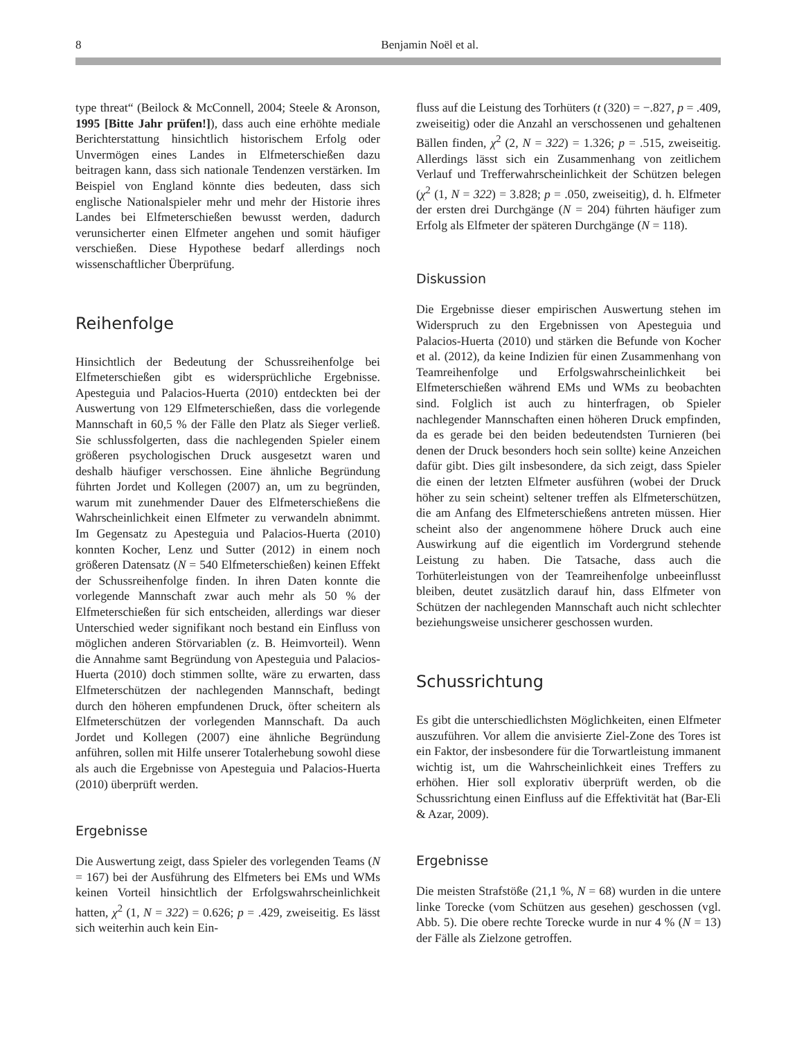8 Benjamin Noël et al.
type threat“ (Beilock & McConnell, 2004; Steele & Aronson, 1995 [Bitte Jahr prüfen!]), dass auch eine erhöhte mediale Berichterstattung hinsichtlich historischem Erfolg oder Unvermögen eines Landes in Elfmeterschießen dazu beitragen kann, dass sich nationale Tendenzen verstärken. Im Beispiel von England könnte dies bedeuten, dass sich englische Nationalspieler mehr und mehr der Historie ihres Landes bei Elfmeterschießen bewusst werden, dadurch verunsicherter einen Elfmeter angehen und somit häufiger verschießen. Diese Hypothese bedarf allerdings noch wissenschaftlicher Überprüfung.
Reihenfolge
Hinsichtlich der Bedeutung der Schussreihenfolge bei Elfmeterschießen gibt es widersprüchliche Ergebnisse. Apesteguia und Palacios-Huerta (2010) entdeckten bei der Auswertung von 129 Elfmeterschießen, dass die vorlegende Mannschaft in 60,5 % der Fälle den Platz als Sieger verließ. Sie schlussfolgerten, dass die nachlegenden Spieler einem größeren psychologischen Druck ausgesetzt waren und deshalb häufiger verschossen. Eine ähnliche Begründung führten Jordet und Kollegen (2007) an, um zu begründen, warum mit zunehmender Dauer des Elfmeterschießens die Wahrscheinlichkeit einen Elfmeter zu verwandeln abnimmt. Im Gegensatz zu Apesteguia und Palacios-Huerta (2010) konnten Kocher, Lenz und Sutter (2012) in einem noch größeren Datensatz (N = 540 Elfmeterschießen) keinen Effekt der Schussreihenfolge finden. In ihren Daten konnte die vorlegende Mannschaft zwar auch mehr als 50 % der Elfmeterschießen für sich entscheiden, allerdings war dieser Unterschied weder signifikant noch bestand ein Einfluss von möglichen anderen Störvariablen (z. B. Heimvorteil). Wenn die Annahme samt Begründung von Apesteguia und Palacios-Huerta (2010) doch stimmen sollte, wäre zu erwarten, dass Elfmeterschützen der nachlegenden Mannschaft, bedingt durch den höheren empfundenen Druck, öfter scheitern als Elfmeterschützen der vorlegenden Mannschaft. Da auch Jordet und Kollegen (2007) eine ähnliche Begründung anführen, sollen mit Hilfe unserer Totalerhebung sowohl diese als auch die Ergebnisse von Apesteguia und Palacios-Huerta (2010) überprüft werden.
Ergebnisse
Die Auswertung zeigt, dass Spieler des vorlegenden Teams (N = 167) bei der Ausführung des Elfmeters bei EMs und WMs keinen Vorteil hinsichtlich der Erfolgswahrscheinlichkeit hatten, χ<sup>2</sup> (1, N = 322) = 0.626; p = .429, zweiseitig. Es lässt sich weiterhin auch kein Ein-
fluss auf die Leistung des Torhüters (t (320) = −.827, p = .409, zweiseitig) oder die Anzahl an verschossenen und gehaltenen Bällen finden, χ<sup>2</sup> (2, N = 322) = 1.326; p = .515, zweiseitig. Allerdings lässt sich ein Zusammenhang von zeitlichem Verlauf und Trefferwahrscheinlichkeit der Schützen belegen (χ<sup>2</sup> (1, N = 322) = 3.828; p = .050, zweiseitig), d. h. Elfmeter der ersten drei Durchgänge (N = 204) führten häufiger zum Erfolg als Elfmeter der späteren Durchgänge (N = 118).
Diskussion
Die Ergebnisse dieser empirischen Auswertung stehen im Widerspruch zu den Ergebnissen von Apesteguia und Palacios-Huerta (2010) und stärken die Befunde von Kocher et al. (2012), da keine Indizien für einen Zusammenhang von Teamreihenfolge und Erfolgswahrscheinlichkeit bei Elfmeterschießen während EMs und WMs zu beobachten sind. Folglich ist auch zu hinterfragen, ob Spieler nachlegender Mannschaften einen höheren Druck empfinden, da es gerade bei den beiden bedeutendsten Turnieren (bei denen der Druck besonders hoch sein sollte) keine Anzeichen dafür gibt. Dies gilt insbesondere, da sich zeigt, dass Spieler die einen der letzten Elfmeter ausführen (wobei der Druck höher zu sein scheint) seltener treffen als Elfmeterschützen, die am Anfang des Elfmeterschießens antreten müssen. Hier scheint also der angenommene höhere Druck auch eine Auswirkung auf die eigentlich im Vordergrund stehende Leistung zu haben. Die Tatsache, dass auch die Torhüterleistungen von der Teamreihenfolge unbeeinflusst bleiben, deutet zusätzlich darauf hin, dass Elfmeter von Schützen der nachlegenden Mannschaft auch nicht schlechter beziehungsweise unsicherer geschossen wurden.
Schussrichtung
Es gibt die unterschiedlichsten Möglichkeiten, einen Elfmeter auszuführen. Vor allem die anvisierte Ziel-Zone des Tores ist ein Faktor, der insbesondere für die Torwartleistung immanent wichtig ist, um die Wahrscheinlichkeit eines Treffers zu erhöhen. Hier soll explorativ überprüft werden, ob die Schussrichtung einen Einfluss auf die Effektivität hat (Bar-Eli & Azar, 2009).
Ergebnisse
Die meisten Strafstöße (21,1 %, N = 68) wurden in die untere linke Torecke (vom Schützen aus gesehen) geschossen (vgl. Abb. 5). Die obere rechte Torecke wurde in nur 4 % (N = 13) der Fälle als Zielzone getroffen.